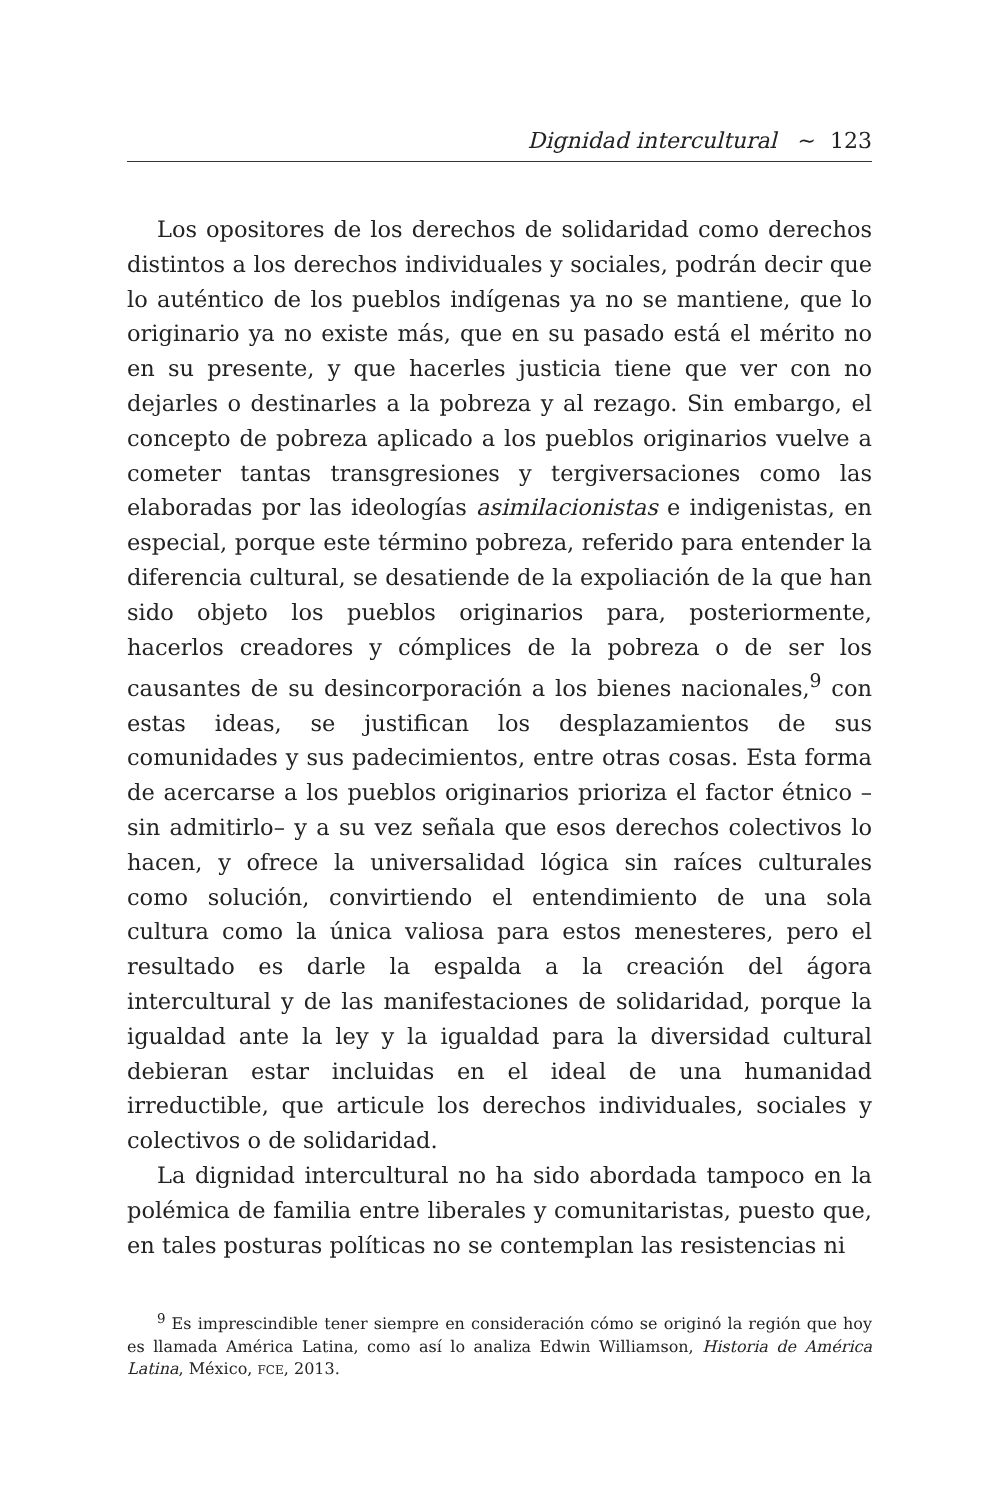Dignidad intercultural ~ 123
Los opositores de los derechos de solidaridad como derechos distintos a los derechos individuales y sociales, podrán decir que lo auténtico de los pueblos indígenas ya no se mantiene, que lo originario ya no existe más, que en su pasado está el mérito no en su presente, y que hacerles justicia tiene que ver con no dejarles o destinarles a la pobreza y al rezago. Sin embargo, el concepto de pobreza aplicado a los pueblos originarios vuelve a cometer tantas transgresiones y tergiversaciones como las elaboradas por las ideologías asimilacionistas e indigenistas, en especial, porque este término pobreza, referido para entender la diferencia cultural, se desatiende de la expoliación de la que han sido objeto los pueblos originarios para, posteriormente, hacerlos creadores y cómplices de la pobreza o de ser los causantes de su desincorporación a los bienes nacionales,<sup>9</sup> con estas ideas, se justifican los desplazamientos de sus comunidades y sus padecimientos, entre otras cosas. Esta forma de acercarse a los pueblos originarios prioriza el factor étnico –sin admitirlo– y a su vez señala que esos derechos colectivos lo hacen, y ofrece la universalidad lógica sin raíces culturales como solución, convirtiendo el entendimiento de una sola cultura como la única valiosa para estos menesteres, pero el resultado es darle la espalda a la creación del ágora intercultural y de las manifestaciones de solidaridad, porque la igualdad ante la ley y la igualdad para la diversidad cultural debieran estar incluidas en el ideal de una humanidad irreductible, que articule los derechos individuales, sociales y colectivos o de solidaridad.
La dignidad intercultural no ha sido abordada tampoco en la polémica de familia entre liberales y comunitaristas, puesto que, en tales posturas políticas no se contemplan las resistencias ni
<sup>9</sup> Es imprescindible tener siempre en consideración cómo se originó la región que hoy es llamada América Latina, como así lo analiza Edwin Williamson, Historia de América Latina, México, FCE, 2013.